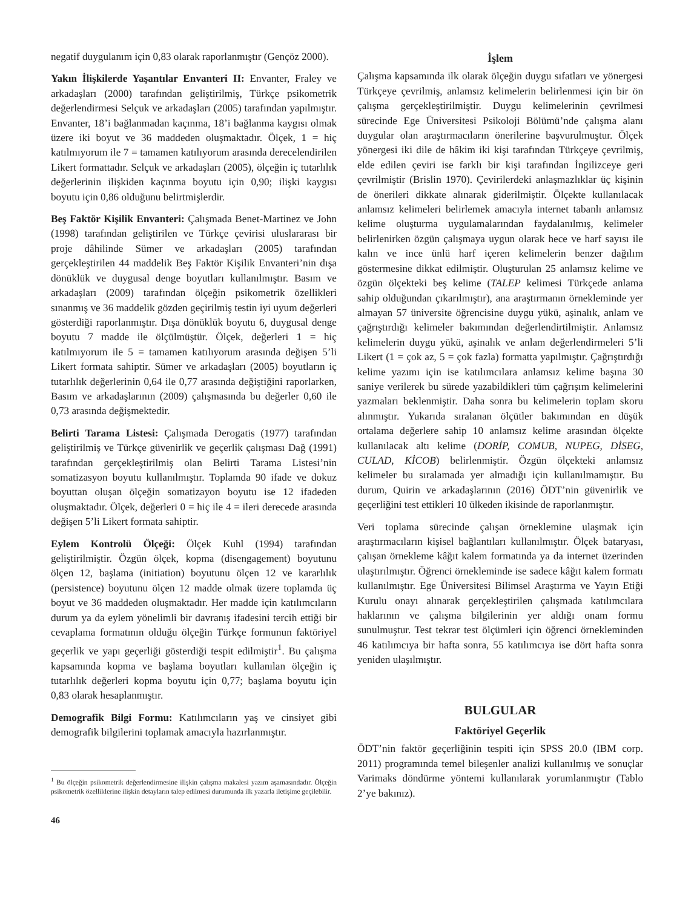negatif duygulanım için 0,83 olarak raporlanmıştır (Gençöz 2000).
Yakın İlişkilerde Yaşantılar Envanteri II: Envanter, Fraley ve arkadaşları (2000) tarafından geliştirilmiş, Türkçe psikometrik değerlendirmesi Selçuk ve arkadaşları (2005) tarafından yapılmıştır. Envanter, 18’i bağlanmadan kaçınma, 18’i bağlanma kaygısı olmak üzere iki boyut ve 36 maddeden oluşmaktadır. Ölçek, 1 = hiç katılmıyorum ile 7 = tamamen katılıyorum arasında derecelendirilen Likert formattadır. Selçuk ve arkadaşları (2005), ölçeğin iç tutarlılık değerlerinin ilişkiden kaçınma boyutu için 0,90; ilişki kaygısı boyutu için 0,86 olduğunu belirtmişlerdir.
Beş Faktör Kişilik Envanteri: Çalışmada Benet-Martinez ve John (1998) tarafından geliştirilen ve Türkçe çevirisi uluslararası bir proje dâhilinde Sümer ve arkadaşları (2005) tarafından gerçekleştirilen 44 maddelik Beş Faktör Kişilik Envanteri’nin dışa dönüklük ve duygusal denge boyutları kullanılmıştır. Basım ve arkadaşları (2009) tarafından ölçeğin psikometrik özellikleri sınanmış ve 36 maddelik gözden geçirilmiş testin iyi uyum değerleri gösterdiği raporlanmıştır. Dışa dönüklük boyutu 6, duygusal denge boyutu 7 madde ile ölçülmüştür. Ölçek, değerleri 1 = hiç katılmıyorum ile 5 = tamamen katılıyorum arasında değişen 5’li Likert formata sahiptir. Sümer ve arkadaşları (2005) boyutların iç tutarlılık değerlerinin 0,64 ile 0,77 arasında değiştiğini raporlarken, Basım ve arkadaşlarının (2009) çalışmasında bu değerler 0,60 ile 0,73 arasında değişmektedir.
Belirti Tarama Listesi: Çalışmada Derogatis (1977) tarafından geliştirilmiş ve Türkçe güvenirlik ve geçerlik çalışması Dağ (1991) tarafından gerçekleştirilmiş olan Belirti Tarama Listesi’nin somatizasyon boyutu kullanılmıştır. Toplamda 90 ifade ve dokuz boyuttan oluşan ölçeğin somatizayon boyutu ise 12 ifadeden oluşmaktadır. Ölçek, değerleri 0 = hiç ile 4 = ileri derecede arasında değişen 5’li Likert formata sahiptir.
Eylem Kontrolü Ölçeği: Ölçek Kuhl (1994) tarafından geliştirilmiştir. Özgün ölçek, kopma (disengagement) boyutunu ölçen 12, başlama (initiation) boyutunu ölçen 12 ve kararlılık (persistence) boyutunu ölçen 12 madde olmak üzere toplamda üç boyut ve 36 maddeden oluşmaktadır. Her madde için katılımcıların durum ya da eylem yönelimli bir davranış ifadesini tercih ettiği bir cevaplama formatının olduğu ölçeğin Türkçe formunun faktöriyel geçerlik ve yapı geçerliği gösterdiği tespit edilmiştir<sup>1</sup>. Bu çalışma kapsamında kopma ve başlama boyutları kullanılan ölçeğin iç tutarlılık değerleri kopma boyutu için 0,77; başlama boyutu için 0,83 olarak hesaplanmıştır.
Demografik Bilgi Formu: Katılımcıların yaş ve cinsiyet gibi demografik bilgilerini toplamak amacıyla hazırlanmıştır.
<sup>1</sup> Bu ölçeğin psikometrik değerlendirmesine ilişkin çalışma makalesi yazım aşamasındadır. Ölçeğin psikometrik özelliklerine ilişkin detayların talep edilmesi durumunda ilk yazarla iletişime geçilebilir.
46
İşlem
Çalışma kapsamında ilk olarak ölçeğin duygu sıfatları ve yönergesi Türkçeye çevrilmiş, anlamsız kelimelerin belirlenmesi için bir ön çalışma gerçekleştirilmiştir. Duygu kelimelerinin çevrilmesi sürecinde Ege Üniversitesi Psikoloji Bölümü’nde çalışma alanı duygular olan araştırmacıların önerilerine başvurulmuştur. Ölçek yönergesi iki dile de hâkim iki kişi tarafından Türkçeye çevrilmiş, elde edilen çeviri ise farklı bir kişi tarafından İngilizceye geri çevrilmiştir (Brislin 1970). Çevirilerdeki anlaşmazlıklar üç kişinin de önerileri dikkate alınarak giderilmiştir. Ölçekte kullanılacak anlamsız kelimeleri belirlemek amacıyla internet tabanlı anlamsız kelime oluşturma uygulamalarından faydalanılmış, kelimeler belirlenirken özgün çalışmaya uygun olarak hece ve harf sayısı ile kalın ve ince ünlü harf içeren kelimelerin benzer dağılım göstermesine dikkat edilmiştir. Oluşturulan 25 anlamsız kelime ve özgün ölçekteki beş kelime (TALEP kelimesi Türkçede anlama sahip olduğundan çıkarılmıştır), ana araştırmanın örnekleminde yer almayan 57 üniversite öğrencisine duygu yükü, aşinalık, anlam ve çağrıştırdığı kelimeler bakımından değerlendirtilmiştir. Anlamsız kelimelerin duygu yükü, aşinalık ve anlam değerlendirmeleri 5’li Likert (1 = çok az, 5 = çok fazla) formatta yapılmıştır. Çağrıştırdığı kelime yazımı için ise katılımcılara anlamsız kelime başına 30 saniye verilerek bu sürede yazabildikleri tüm çağrışım kelimelerini yazmaları beklenmiştir. Daha sonra bu kelimelerin toplam skoru alınmıştır. Yukarıda sıralanan ölçütler bakımından en düşük ortalama değerlere sahip 10 anlamsız kelime arasından ölçekte kullanılacak altı kelime (DORİP, COMUB, NUPEG, DİSEG, CULAD, KİCOB) belirlenmiştir. Özgün ölçekteki anlamsız kelimeler bu sıralamada yer almadığı için kullanılmamıştır. Bu durum, Quirin ve arkadaşlarının (2016) ÖDT’nin güvenirlik ve geçerliğini test ettikleri 10 ülkeden ikisinde de raporlanmıştır.
Veri toplama sürecinde çalışan örneklemine ulaşmak için araştırmacıların kişisel bağlantıları kullanılmıştır. Ölçek bataryası, çalışan örnekleme kâğıt kalem formatında ya da internet üzerinden ulaştırılmıştır. Öğrenci örnekleminde ise sadece kâğıt kalem formatı kullanılmıştır. Ege Üniversitesi Bilimsel Araştırma ve Yayın Etiği Kurulu onayı alınarak gerçekleştirilen çalışmada katılımcılara haklarının ve çalışma bilgilerinin yer aldığı onam formu sunulmuştur. Test tekrar test ölçümleri için öğrenci örnekleminden 46 katılımcıya bir hafta sonra, 55 katılımcıya ise dört hafta sonra yeniden ulaşılmıştır.
BULGULAR
Faktöriyel Geçerlik
ÖDT’nin faktör geçerliğinin tespiti için SPSS 20.0 (IBM corp. 2011) programında temel bileşenler analizi kullanılmış ve sonuçlar Varimaks döndürme yöntemi kullanılarak yorumlanmıştır (Tablo 2’ye bakınız).